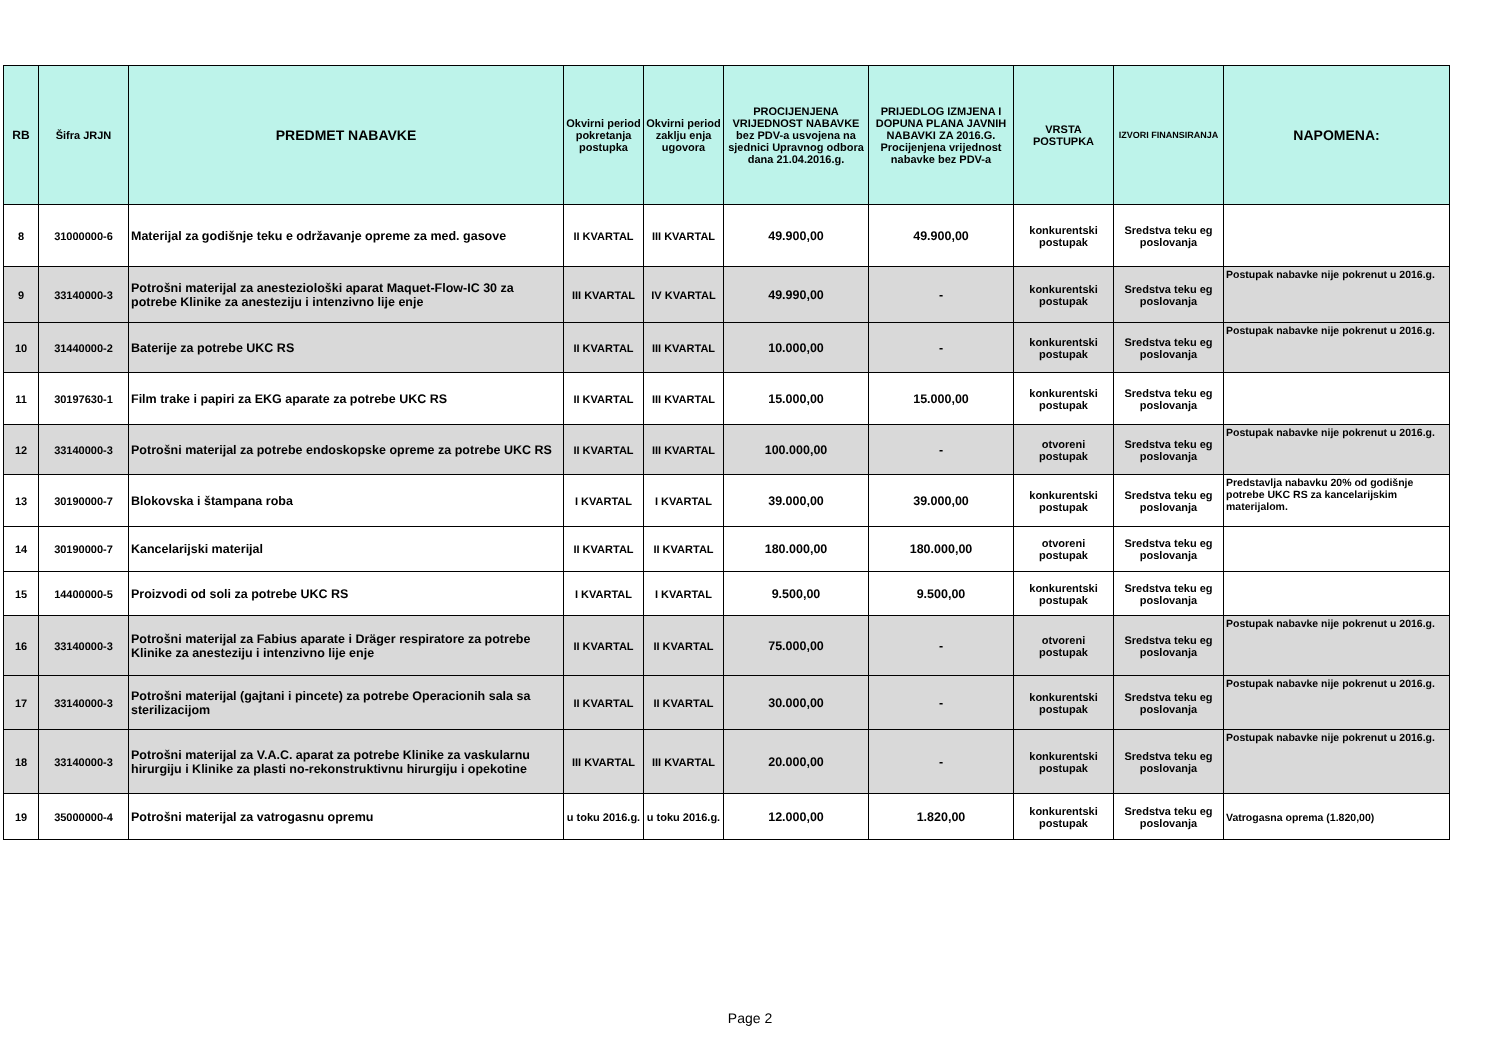| RB | Šifra JRJN | PREDMET NABAVKE | Okvirni period pokretanja postupka | Okvirni period zaklju enja ugovora | PROCIJENJENA VRIJEDNOST NABAVKE bez PDV-a usvojena na sjednici Upravnog odbora dana 21.04.2016.g. | PRIJEDLOG IZMJENA I DOPUNA PLANA JAVNIH NABAVKI ZA 2016.G. Procijenjena vrijednost nabavke bez PDV-a | VRSTA POSTUPKA | IZVORI FINANSIRANJA | NAPOMENA: |
| --- | --- | --- | --- | --- | --- | --- | --- | --- | --- |
| 8 | 31000000-6 | Materijal za godišnje teku e održavanje opreme za med. gasove | II KVARTAL | III KVARTAL | 49.900,00 | 49.900,00 | konkurentski postupak | Sredstva teku eg poslovanja | |
| 9 | 33140000-3 | Potrošni materijal za anesteziološki aparat Maquet-Flow-IC 30 za potrebe Klinike za anesteziju i intenzivno lije enje | III KVARTAL | IV KVARTAL | 49.990,00 | - | konkurentski postupak | Sredstva teku eg poslovanja | Postupak nabavke nije pokrenut u 2016.g. |
| 10 | 31440000-2 | Baterije za potrebe UKC RS | II KVARTAL | III KVARTAL | 10.000,00 | - | konkurentski postupak | Sredstva teku eg poslovanja | Postupak nabavke nije pokrenut u 2016.g. |
| 11 | 30197630-1 | Film trake i papiri za EKG aparate za potrebe UKC RS | II KVARTAL | III KVARTAL | 15.000,00 | 15.000,00 | konkurentski postupak | Sredstva teku eg poslovanja | |
| 12 | 33140000-3 | Potrošni materijal za potrebe endoskopske opreme za potrebe UKC RS | II KVARTAL | III KVARTAL | 100.000,00 | - | otvoreni postupak | Sredstva teku eg poslovanja | Postupak nabavke nije pokrenut u 2016.g. |
| 13 | 30190000-7 | Blokovska i štampana roba | I KVARTAL | I KVARTAL | 39.000,00 | 39.000,00 | konkurentski postupak | Sredstva teku eg poslovanja | Predstavlja nabavku 20% od godišnje potrebe UKC RS za kancelarijskim materijalom. |
| 14 | 30190000-7 | Kancelarijski materijal | II KVARTAL | II KVARTAL | 180.000,00 | 180.000,00 | otvoreni postupak | Sredstva teku eg poslovanja | |
| 15 | 14400000-5 | Proizvodi od soli za potrebe UKC RS | I KVARTAL | I KVARTAL | 9.500,00 | 9.500,00 | konkurentski postupak | Sredstva teku eg poslovanja | |
| 16 | 33140000-3 | Potrošni materijal za Fabius aparate i Dräger respiratore za potrebe Klinike za anesteziju i intenzivno lije enje | II KVARTAL | II KVARTAL | 75.000,00 | - | otvoreni postupak | Sredstva teku eg poslovanja | Postupak nabavke nije pokrenut u 2016.g. |
| 17 | 33140000-3 | Potrošni materijal (gajtani i pincete) za potrebe Operacionih sala sa sterilizacijom | II KVARTAL | II KVARTAL | 30.000,00 | - | konkurentski postupak | Sredstva teku eg poslovanja | Postupak nabavke nije pokrenut u 2016.g. |
| 18 | 33140000-3 | Potrošni materijal za V.A.C. aparat za potrebe Klinike za vaskularnu hirurgiju i Klinike za plasti no-rekonstruktivnu hirurgiju i opekotine | III KVARTAL | III KVARTAL | 20.000,00 | - | konkurentski postupak | Sredstva teku eg poslovanja | Postupak nabavke nije pokrenut u 2016.g. |
| 19 | 35000000-4 | Potrošni materijal za vatrogasnu opremu | u toku 2016.g. | u toku 2016.g. | 12.000,00 | 1.820,00 | konkurentski postupak | Sredstva teku eg poslovanja | Vatrogasna oprema (1.820,00) |
Page 2